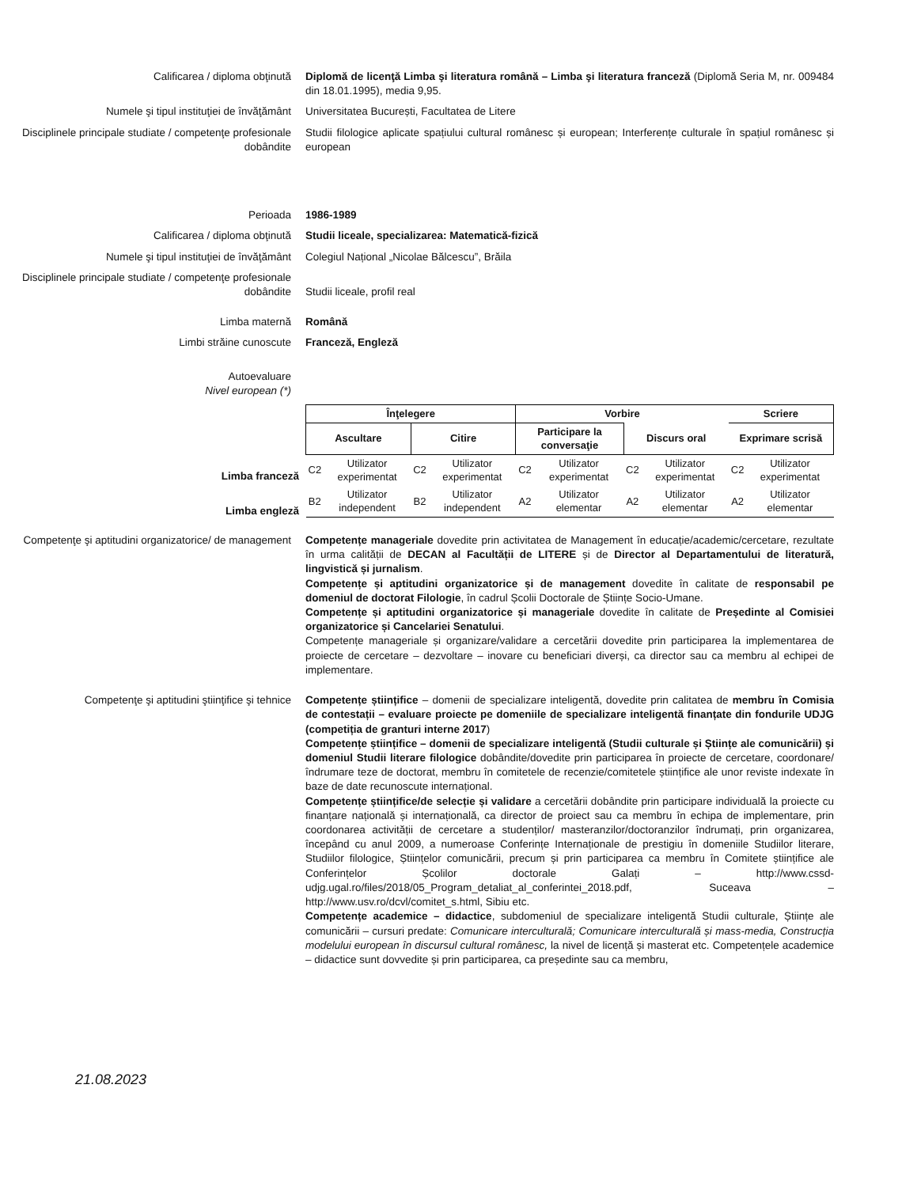Calificarea / diploma obţinută Diplomă de licenţă Limba şi literatura română – Limba şi literatura franceză (Diplomă Seria M, nr. 009484 din 18.01.1995), media 9,95.
Numele şi tipul instituţiei de învăţământ Universitatea București, Facultatea de Litere
Disciplinele principale studiate / competenţe profesionale dobândite
Studii filologice aplicate spațiului cultural românesc și european; Interferențe culturale în spațiul românesc și european
Perioada 1986-1989
Calificarea / diploma obţinută Studii liceale, specializarea: Matematică-fizică
Numele şi tipul instituţiei de învăţământ Colegiul Național „Nicolae Bălcescu”, Brăila
Disciplinele principale studiate / competenţe profesionale dobândite
Studii liceale, profil real
Limba maternă Română
Limbi străine cunoscute Franceză, Engleză
Autoevaluare
Nivel european (*)
| Înţelegere | | | | Vorbire | | | | Scriere | |
| --- | --- | --- | --- | --- | --- | --- | --- | --- | --- |
| Ascultare | | Citire | | Participare la conversaţie | | Discurs oral | | Exprimare scrisă | |
| C2 | Utilizator experimentat | C2 | Utilizator experimentat | C2 | Utilizator experimentat | C2 | Utilizator experimentat | C2 | Utilizator experimentat |
| B2 | Utilizator independent | B2 | Utilizator independent | A2 | Utilizator elementar | A2 | Utilizator elementar | A2 | Utilizator elementar |
Limba franceză
Limba engleză
Competenţe şi aptitudini organizatorice/ de management
Competențe manageriale dovedite prin activitatea de Management în educație/academic/cercetare, rezultate în urma calității de DECAN al Facultății de LITERE și de Director al Departamentului de literatură, lingvistică și jurnalism.
Competențe și aptitudini organizatorice și de management dovedite în calitate de responsabil pe domeniul de doctorat Filologie, în cadrul Școlii Doctorale de Științe Socio-Umane.
Competențe și aptitudini organizatorice și manageriale dovedite în calitate de Președinte al Comisiei organizatorice și Cancelariei Senatului.
Competențe manageriale și organizare/validare a cercetării dovedite prin participarea la implementarea de proiecte de cercetare – dezvoltare – inovare cu beneficiari diverși, ca director sau ca membru al echipei de implementare.
Competenţe şi aptitudini ştiinţifice şi tehnice
Competențe științifice – domenii de specializare inteligentă, dovedite prin calitatea de membru în Comisia de contestații – evaluare proiecte pe domeniile de specializare inteligentă finanțate din fondurile UDJG (competiția de granturi interne 2017)
Competențe științifice – domenii de specializare inteligentă (Studii culturale și Științe ale comunicării) și domeniul Studii literare filologice dobândite/dovedite prin participarea în proiecte de cercetare, coordonare/îndrumare teze de doctorat, membru în comitetele de recenzie/comitetele științifice ale unor reviste indexate în baze de date recunoscute internațional.
Competențe științifice/de selecție și validare a cercetării dobândite prin participare individuală la proiecte cu finanțare națională și internațională, ca director de proiect sau ca membru în echipa de implementare, prin coordonarea activității de cercetare a studenților/ masteranzilor/doctoranzilor îndrumați, prin organizarea, începând cu anul 2009, a numeroase Conferințe Internaționale de prestigiu în domeniile Studiilor literare, Studiilor filologice, Științelor comunicării, precum și prin participarea ca membru în Comitete științifice ale Conferințelor Școlilor doctorale Galați – http://www.cssd-udjg.ugal.ro/files/2018/05_Program_detaliat_al_conferintei_2018.pdf, Suceava – http://www.usv.ro/dcvl/comitet_s.html, Sibiu etc.
Competențe academice – didactice, subdomeniul de specializare inteligentă Studii culturale, Științe ale comunicării – cursuri predate: Comunicare interculturală; Comunicare interculturală și mass-media, Construcția modelului european în discursul cultural românesc, la nivel de licență și masterat etc. Competențele academice – didactice sunt dovvedite și prin participarea, ca președinte sau ca membru,
21.08.2023